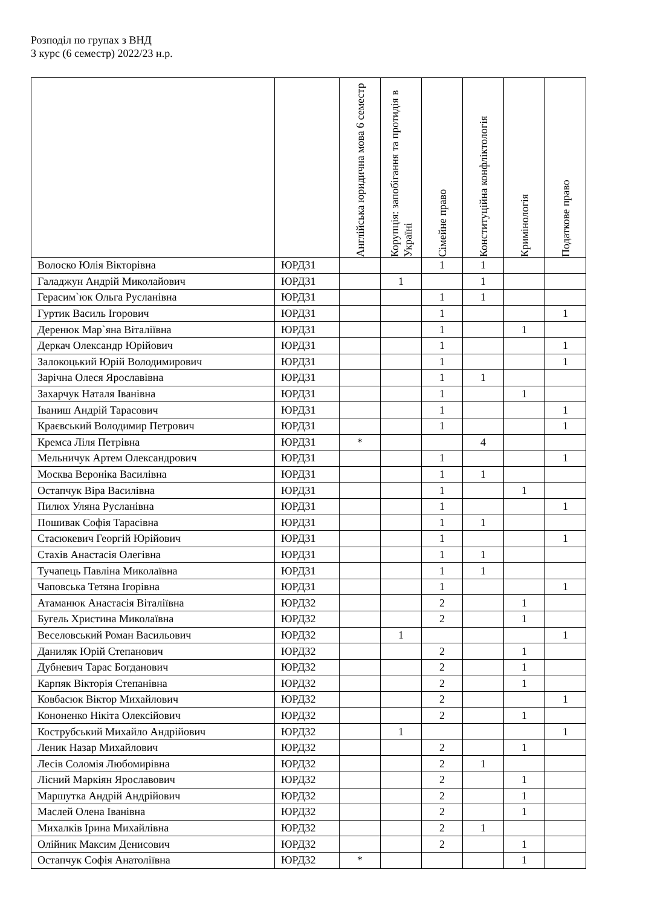Розподіл по групах з ВНД
3 курс (6 семестр) 2022/23 н.р.
| | | Англійська юридична мова 6 семестр | Корупція: запобігання та протидія в Україні | Сімейне право | Конституційна конфліктологія | Кримінологія | Податкове право |
| --- | --- | --- | --- | --- | --- | --- | --- |
| Волоско Юлія Вікторівна | ЮРД31 | | | 1 | 1 | | |
| Галаджун Андрій Миколайович | ЮРД31 | | 1 | | 1 | | |
| Герасим`юк Ольга Русланівна | ЮРД31 | | | 1 | 1 | | |
| Гуртик Василь Ігорович | ЮРД31 | | | 1 | | | 1 |
| Деренюк Мар`яна Віталіївна | ЮРД31 | | | 1 | | 1 | |
| Деркач Олександр Юрійович | ЮРД31 | | | 1 | | | 1 |
| Залокоцький Юрій Володимирович | ЮРД31 | | | 1 | | | 1 |
| Зарічна Олеся Ярославівна | ЮРД31 | | | 1 | 1 | | |
| Захарчук Наталя Іванівна | ЮРД31 | | | 1 | | 1 | |
| Іваниш Андрій Тарасович | ЮРД31 | | | 1 | | | 1 |
| Краєвський Володимир Петрович | ЮРД31 | | | 1 | | | 1 |
| Кремса Ліля Петрівна | ЮРД31 | * | | | 4 | | |
| Мельничук Артем Олександрович | ЮРД31 | | | 1 | | | 1 |
| Москва Вероніка Василівна | ЮРД31 | | | 1 | 1 | | |
| Остапчук Віра Василівна | ЮРД31 | | | 1 | | 1 | |
| Пилюх Уляна Русланівна | ЮРД31 | | | 1 | | | 1 |
| Пошивак Софія Тарасівна | ЮРД31 | | | 1 | 1 | | |
| Стасюкевич Георгій Юрійович | ЮРД31 | | | 1 | | | 1 |
| Стахів Анастасія Олегівна | ЮРД31 | | | 1 | 1 | | |
| Тучапець Павліна Миколаївна | ЮРД31 | | | 1 | 1 | | |
| Чаповська Тетяна Ігорівна | ЮРД31 | | | 1 | | | 1 |
| Атаманюк Анастасія Віталіївна | ЮРД32 | | | 2 | | 1 | |
| Бугель Христина Миколаївна | ЮРД32 | | | 2 | | 1 | |
| Веселовський Роман Васильович | ЮРД32 | | 1 | | | | 1 |
| Даниляк Юрій Степанович | ЮРД32 | | | 2 | | 1 | |
| Дубневич Тарас Богданович | ЮРД32 | | | 2 | | 1 | |
| Карпяк Вікторія Степанівна | ЮРД32 | | | 2 | | 1 | |
| Ковбасюк Віктор Михайлович | ЮРД32 | | | 2 | | | 1 |
| Кононенко Нікіта Олексійович | ЮРД32 | | | 2 | | 1 | |
| Кострубський Михайло Андрійович | ЮРД32 | | 1 | | | | 1 |
| Леник Назар Михайлович | ЮРД32 | | | 2 | | 1 | |
| Лесів Соломія Любомирівна | ЮРД32 | | | 2 | 1 | | |
| Лісний Маркіян Ярославович | ЮРД32 | | | 2 | | 1 | |
| Маршутка Андрій Андрійович | ЮРД32 | | | 2 | | 1 | |
| Маслей Олена Іванівна | ЮРД32 | | | 2 | | 1 | |
| Михалків Ірина Михайлівна | ЮРД32 | | | 2 | 1 | | |
| Олійник Максим Денисович | ЮРД32 | | | 2 | | 1 | |
| Остапчук Софія Анатоліївна | ЮРД32 | * | | | | 1 | |